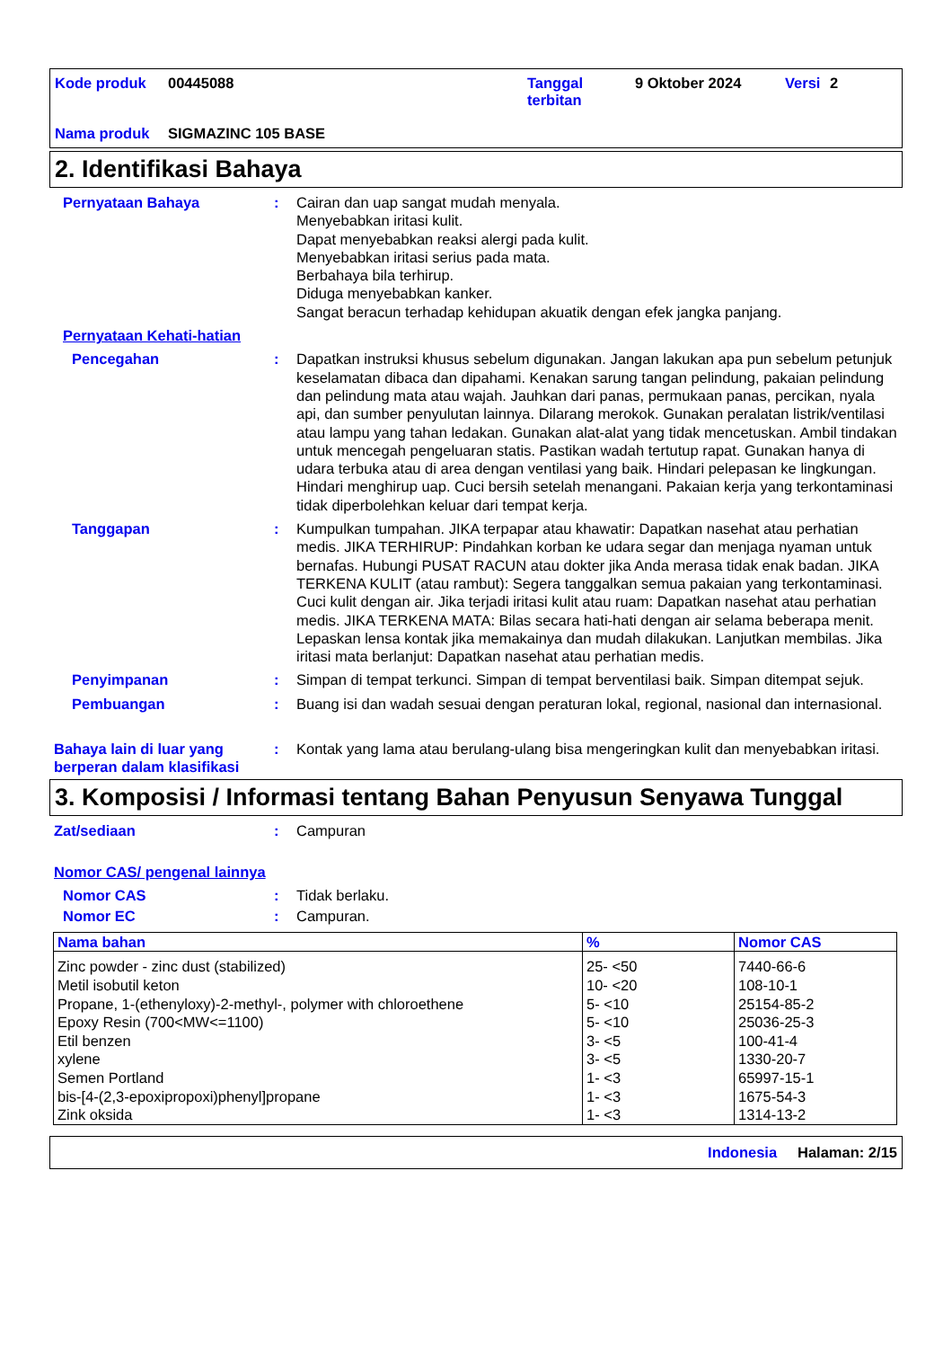Kode produk 00445088 Tanggal terbitan 9 Oktober 2024 Versi 2 Nama produk SIGMAZINC 105 BASE
2. Identifikasi Bahaya
Pernyataan Bahaya: Cairan dan uap sangat mudah menyala.
Menyebabkan iritasi kulit.
Dapat menyebabkan reaksi alergi pada kulit.
Menyebabkan iritasi serius pada mata.
Berbahaya bila terhirup.
Diduga menyebabkan kanker.
Sangat beracun terhadap kehidupan akuatik dengan efek jangka panjang.
Pernyataan Kehati-hatian
Pencegahan: Dapatkan instruksi khusus sebelum digunakan. Jangan lakukan apa pun sebelum petunjuk keselamatan dibaca dan dipahami. Kenakan sarung tangan pelindung, pakaian pelindung dan pelindung mata atau wajah. Jauhkan dari panas, permukaan panas, percikan, nyala api, dan sumber penyulutan lainnya. Dilarang merokok. Gunakan peralatan listrik/ventilasi atau lampu yang tahan ledakan. Gunakan alat-alat yang tidak mencetuskan. Ambil tindakan untuk mencegah pengeluaran statis. Pastikan wadah tertutup rapat. Gunakan hanya di udara terbuka atau di area dengan ventilasi yang baik. Hindari pelepasan ke lingkungan. Hindari menghirup uap. Cuci bersih setelah menangani. Pakaian kerja yang terkontaminasi tidak diperbolehkan keluar dari tempat kerja.
Tanggapan: Kumpulkan tumpahan. JIKA terpapar atau khawatir: Dapatkan nasehat atau perhatian medis. JIKA TERHIRUP: Pindahkan korban ke udara segar dan menjaga nyaman untuk bernafas. Hubungi PUSAT RACUN atau dokter jika Anda merasa tidak enak badan. JIKA TERKENA KULIT (atau rambut): Segera tanggalkan semua pakaian yang terkontaminasi. Cuci kulit dengan air. Jika terjadi iritasi kulit atau ruam: Dapatkan nasehat atau perhatian medis. JIKA TERKENA MATA: Bilas secara hati-hati dengan air selama beberapa menit. Lepaskan lensa kontak jika memakainya dan mudah dilakukan. Lanjutkan membilas. Jika iritasi mata berlanjut: Dapatkan nasehat atau perhatian medis.
Penyimpanan: Simpan di tempat terkunci. Simpan di tempat berventilasi baik. Simpan ditempat sejuk.
Pembuangan: Buang isi dan wadah sesuai dengan peraturan lokal, regional, nasional dan internasional.
Bahaya lain di luar yang berperan dalam klasifikasi: Kontak yang lama atau berulang-ulang bisa mengeringkan kulit dan menyebabkan iritasi.
3. Komposisi / Informasi tentang Bahan Penyusun Senyawa Tunggal
Zat/sediaan: Campuran
Nomor CAS/ pengenal lainnya
Nomor CAS: Tidak berlaku.
Nomor EC: Campuran.
| Nama bahan | % | Nomor CAS |
| --- | --- | --- |
| Zinc powder - zinc dust (stabilized) | 25- <50 | 7440-66-6 |
| Metil isobutil keton | 10- <20 | 108-10-1 |
| Propane, 1-(ethenyloxy)-2-methyl-, polymer with chloroethene | 5- <10 | 25154-85-2 |
| Epoxy Resin (700<MW<=1100) | 5- <10 | 25036-25-3 |
| Etil benzen | 3- <5 | 100-41-4 |
| xylene | 3- <5 | 1330-20-7 |
| Semen Portland | 1- <3 | 65997-15-1 |
| bis-[4-(2,3-epoxipropoxi)phenyl]propane | 1- <3 | 1675-54-3 |
| Zink oksida | 1- <3 | 1314-13-2 |
Indonesia Halaman: 2/15